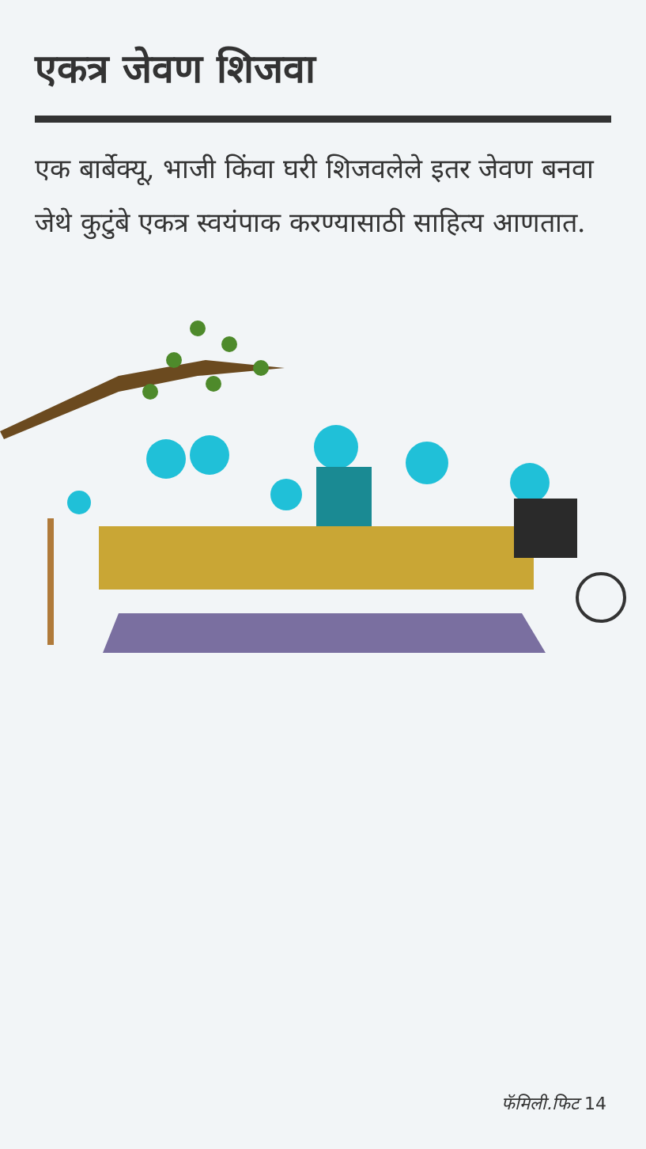एकत्र जेवण शिजवा
एक बार्बेक्यू, भाजी किंवा घरी शिजवलेले इतर जेवण बनवा जेथे कुटुंबे एकत्र स्वयंपाक करण्यासाठी साहित्य आणतात.
फॅमिली.फिट 14